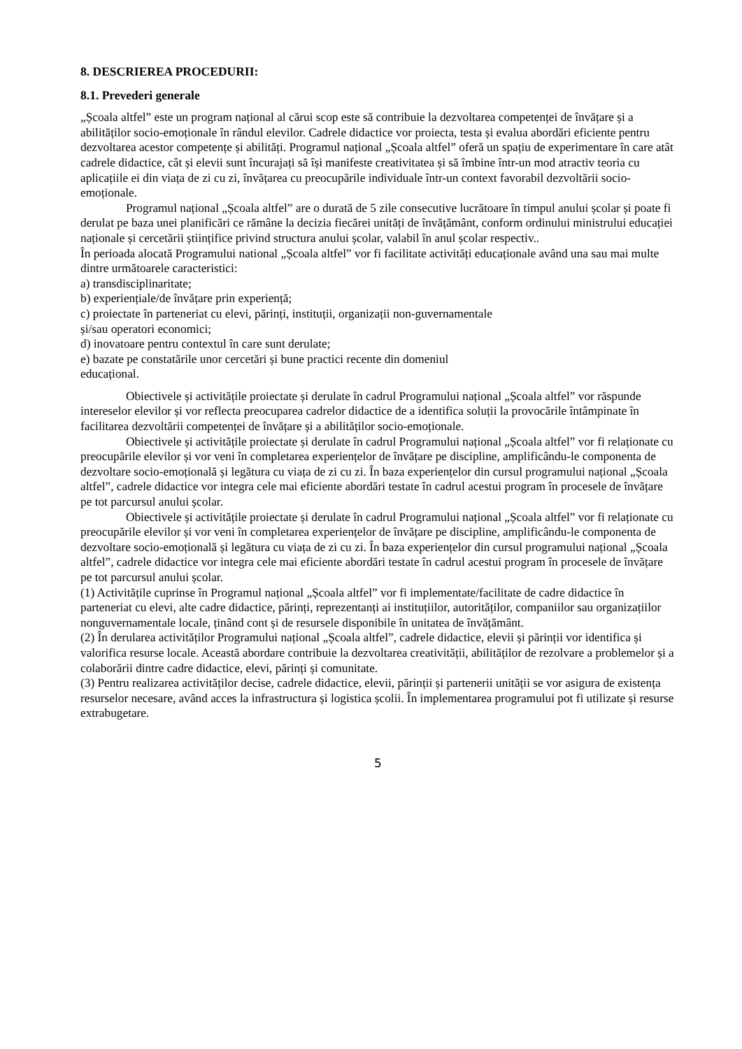8. DESCRIEREA PROCEDURII:
8.1. Prevederi generale
„Școala altfel” este un program național al cărui scop este să contribuie la dezvoltarea competenței de învățare și a abilităților socio-emoționale în rândul elevilor. Cadrele didactice vor proiecta, testa și evalua abordări eficiente pentru dezvoltarea acestor competențe și abilități. Programul național „Școala altfel” oferă un spațiu de experimentare în care atât cadrele didactice, cât și elevii sunt încurajați să își manifeste creativitatea și să îmbine într-un mod atractiv teoria cu aplicațiile ei din viața de zi cu zi, învățarea cu preocupările individuale într-un context favorabil dezvoltării socio-emoționale.
Programul național „Școala altfel” are o durată de 5 zile consecutive lucrătoare în timpul anului școlar și poate fi derulat pe baza unei planificări ce rămâne la decizia fiecărei unități de învățământ, conform ordinului ministrului educației naționale și cercetării științifice privind structura anului școlar, valabil în anul școlar respectiv..
În perioada alocată Programului national „Școala altfel” vor fi facilitate activități educaționale având una sau mai multe dintre următoarele caracteristici:
a) transdisciplinaritate;
b) experiențiale/de învățare prin experiență;
c) proiectate în parteneriat cu elevi, părinți, instituții, organizații non-guvernamentale
și/sau operatori economici;
d) inovatoare pentru contextul în care sunt derulate;
e) bazate pe constatările unor cercetări și bune practici recente din domeniul
educațional.
Obiectivele și activitățile proiectate și derulate în cadrul Programului național „Școala altfel” vor răspunde intereselor elevilor și vor reflecta preocuparea cadrelor didactice de a identifica soluții la provocările întâmpinate în facilitarea dezvoltării competenței de învățare și a abilităților socio-emoționale.
Obiectivele și activitățile proiectate și derulate în cadrul Programului național „Școala altfel” vor fi relaționate cu preocupările elevilor și vor veni în completarea experiențelor de învățare pe discipline, amplificându-le componenta de dezvoltare socio-emoțională și legătura cu viața de zi cu zi. În baza experiențelor din cursul programului național „Școala altfel”, cadrele didactice vor integra cele mai eficiente abordări testate în cadrul acestui program în procesele de învățare pe tot parcursul anului școlar.
Obiectivele și activitățile proiectate și derulate în cadrul Programului național „Școala altfel” vor fi relaționate cu preocupările elevilor și vor veni în completarea experiențelor de învățare pe discipline, amplificându-le componenta de dezvoltare socio-emoțională și legătura cu viața de zi cu zi. În baza experiențelor din cursul programului național „Școala altfel”, cadrele didactice vor integra cele mai eficiente abordări testate în cadrul acestui program în procesele de învățare pe tot parcursul anului școlar.
(1) Activitățile cuprinse în Programul național „Școala altfel” vor fi implementate/facilitate de cadre didactice în parteneriat cu elevi, alte cadre didactice, părinți, reprezentanți ai instituțiilor, autorităților, companiilor sau organizațiilor nonguvernamentale locale, ținând cont și de resursele disponibile în unitatea de învățământ.
(2) În derularea activităților Programului național „Școala altfel”, cadrele didactice, elevii și părinții vor identifica și valorifica resurse locale. Această abordare contribuie la dezvoltarea creativității, abilităților de rezolvare a problemelor și a colaborării dintre cadre didactice, elevi, părinți și comunitate.
(3) Pentru realizarea activităților decise, cadrele didactice, elevii, părinții și partenerii unității se vor asigura de existența resurselor necesare, având acces la infrastructura și logistica școlii. În implementarea programului pot fi utilizate și resurse extrabugetare.
5